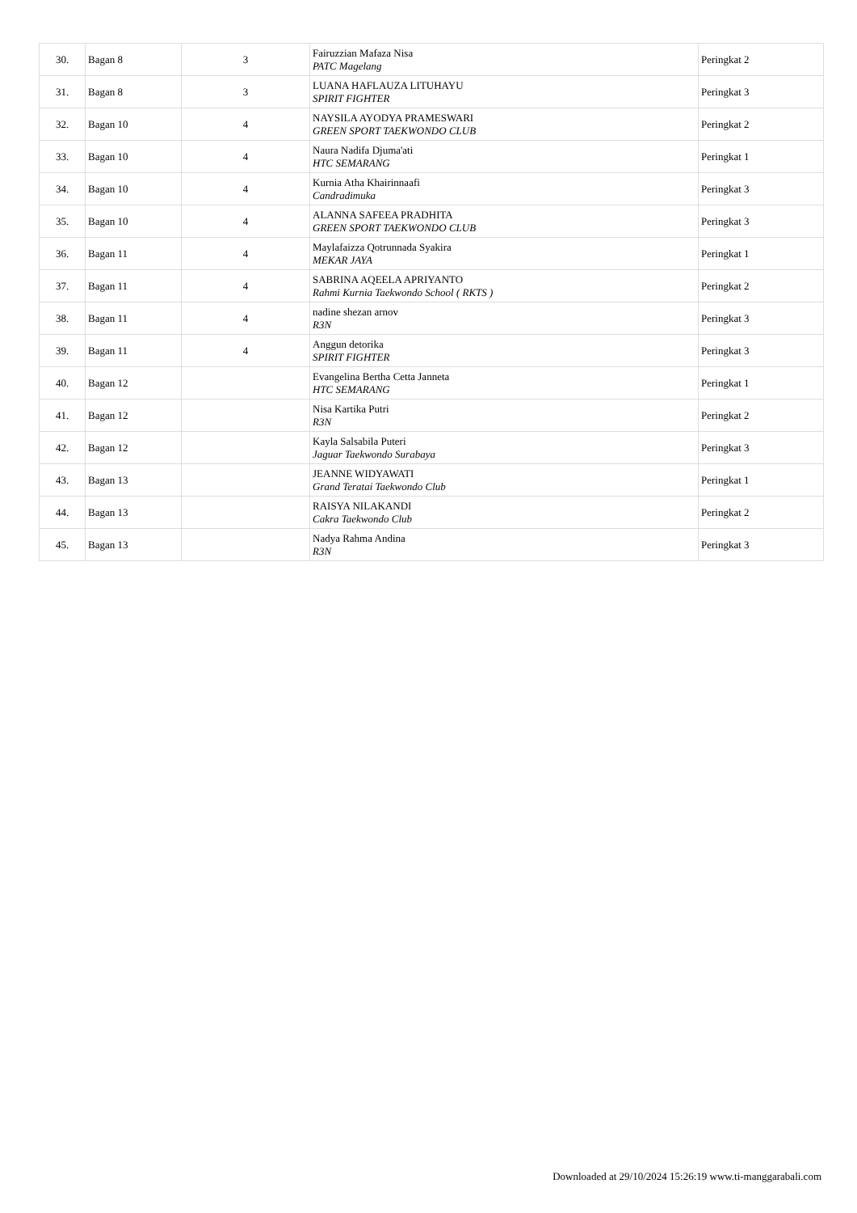| 30. | Bagan 8 | 3 | Fairuzzian Mafaza Nisa PATC Magelang | Peringkat 2 |
| 31. | Bagan 8 | 3 | LUANA HAFLAUZA LITUHAYU SPIRIT FIGHTER | Peringkat 3 |
| 32. | Bagan 10 | 4 | NAYSILA AYODYA PRAMESWARI GREEN SPORT TAEKWONDO CLUB | Peringkat 2 |
| 33. | Bagan 10 | 4 | Naura Nadifa Djuma'ati HTC SEMARANG | Peringkat 1 |
| 34. | Bagan 10 | 4 | Kurnia Atha Khairinnaafi Candradimuka | Peringkat 3 |
| 35. | Bagan 10 | 4 | ALANNA SAFEEA PRADHITA GREEN SPORT TAEKWONDO CLUB | Peringkat 3 |
| 36. | Bagan 11 | 4 | Maylafaizza Qotrunnada Syakira MEKAR JAYA | Peringkat 1 |
| 37. | Bagan 11 | 4 | SABRINA AQEELA APRIYANTO Rahmi Kurnia Taekwondo School ( RKTS ) | Peringkat 2 |
| 38. | Bagan 11 | 4 | nadine shezan arnov R3N | Peringkat 3 |
| 39. | Bagan 11 | 4 | Anggun detorika SPIRIT FIGHTER | Peringkat 3 |
| 40. | Bagan 12 | | Evangelina Bertha Cetta Janneta HTC SEMARANG | Peringkat 1 |
| 41. | Bagan 12 | | Nisa Kartika Putri R3N | Peringkat 2 |
| 42. | Bagan 12 | | Kayla Salsabila Puteri Jaguar Taekwondo Surabaya | Peringkat 3 |
| 43. | Bagan 13 | | JEANNE WIDYAWATI Grand Teratai Taekwondo Club | Peringkat 1 |
| 44. | Bagan 13 | | RAISYA NILAKANDI Cakra Taekwondo Club | Peringkat 2 |
| 45. | Bagan 13 | | Nadya Rahma Andina R3N | Peringkat 3 |
Downloaded at 29/10/2024 15:26:19 www.ti-manggarabali.com